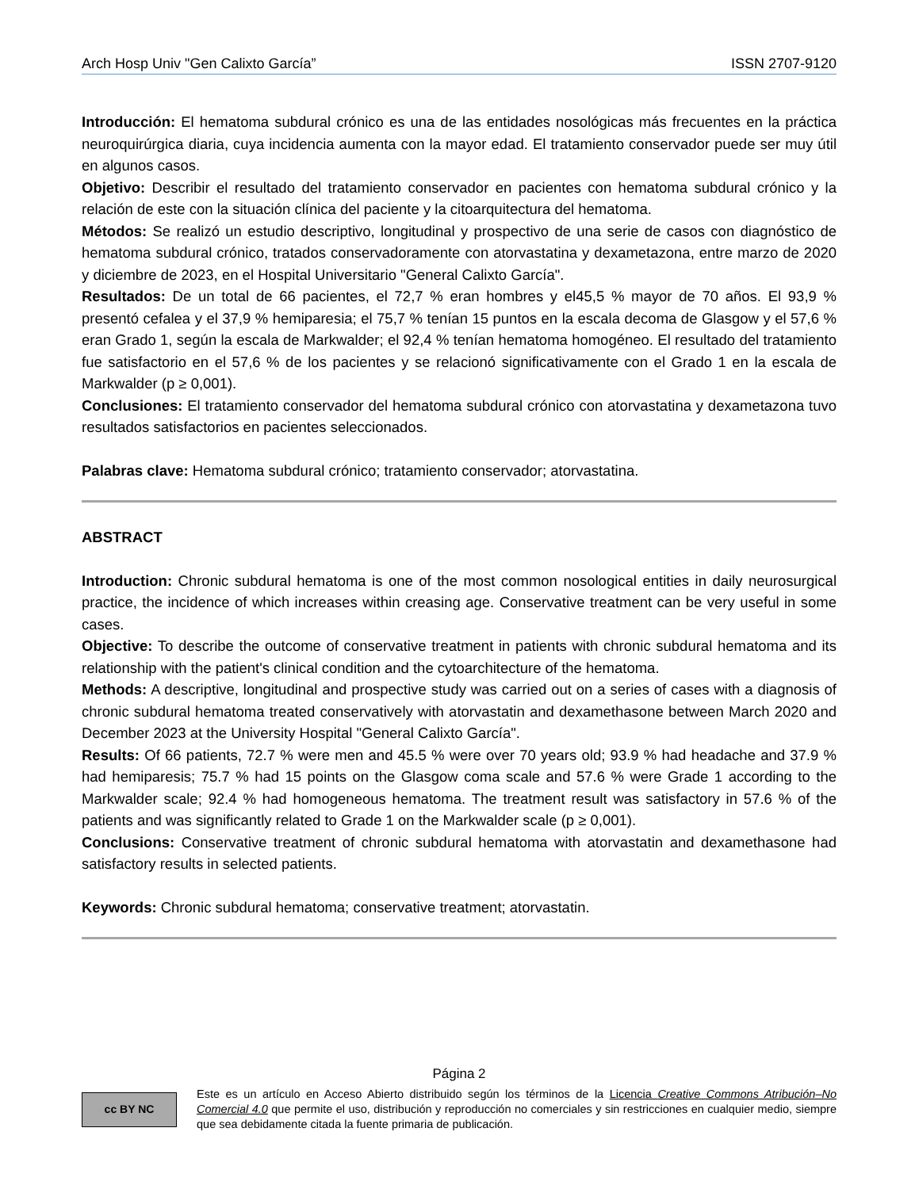Arch Hosp Univ "Gen Calixto García” ISSN 2707-9120
Introducción: El hematoma subdural crónico es una de las entidades nosológicas más frecuentes en la práctica neuroquirúrgica diaria, cuya incidencia aumenta con la mayor edad. El tratamiento conservador puede ser muy útil en algunos casos.
Objetivo: Describir el resultado del tratamiento conservador en pacientes con hematoma subdural crónico y la relación de este con la situación clínica del paciente y la citoarquitectura del hematoma.
Métodos: Se realizó un estudio descriptivo, longitudinal y prospectivo de una serie de casos con diagnóstico de hematoma subdural crónico, tratados conservadoramente con atorvastatina y dexametazona, entre marzo de 2020 y diciembre de 2023, en el Hospital Universitario "General Calixto García".
Resultados: De un total de 66 pacientes, el 72,7 % eran hombres y el45,5 % mayor de 70 años. El 93,9 % presentó cefalea y el 37,9 % hemiparesia; el 75,7 % tenían 15 puntos en la escala decoma de Glasgow y el 57,6 % eran Grado 1, según la escala de Markwalder; el 92,4 % tenían hematoma homogéneo. El resultado del tratamiento fue satisfactorio en el 57,6 % de los pacientes y se relacionó significativamente con el Grado 1 en la escala de Markwalder (p ≥ 0,001).
Conclusiones: El tratamiento conservador del hematoma subdural crónico con atorvastatina y dexametazona tuvo resultados satisfactorios en pacientes seleccionados.
Palabras clave: Hematoma subdural crónico; tratamiento conservador; atorvastatina.
ABSTRACT
Introduction: Chronic subdural hematoma is one of the most common nosological entities in daily neurosurgical practice, the incidence of which increases within creasing age. Conservative treatment can be very useful in some cases.
Objective: To describe the outcome of conservative treatment in patients with chronic subdural hematoma and its relationship with the patient's clinical condition and the cytoarchitecture of the hematoma.
Methods: A descriptive, longitudinal and prospective study was carried out on a series of cases with a diagnosis of chronic subdural hematoma treated conservatively with atorvastatin and dexamethasone between March 2020 and December 2023 at the University Hospital "General Calixto García".
Results: Of 66 patients, 72.7 % were men and 45.5 % were over 70 years old; 93.9 % had headache and 37.9 % had hemiparesis; 75.7 % had 15 points on the Glasgow coma scale and 57.6 % were Grade 1 according to the Markwalder scale; 92.4 % had homogeneous hematoma. The treatment result was satisfactory in 57.6 % of the patients and was significantly related to Grade 1 on the Markwalder scale (p ≥ 0,001).
Conclusions: Conservative treatment of chronic subdural hematoma with atorvastatin and dexamethasone had satisfactory results in selected patients.
Keywords: Chronic subdural hematoma; conservative treatment; atorvastatin.
Página 2
cc BY NC
Este es un artículo en Acceso Abierto distribuido según los términos de la Licencia Creative Commons Atribución–No Comercial 4.0 que permite el uso, distribución y reproducción no comerciales y sin restricciones en cualquier medio, siempre que sea debidamente citada la fuente primaria de publicación.